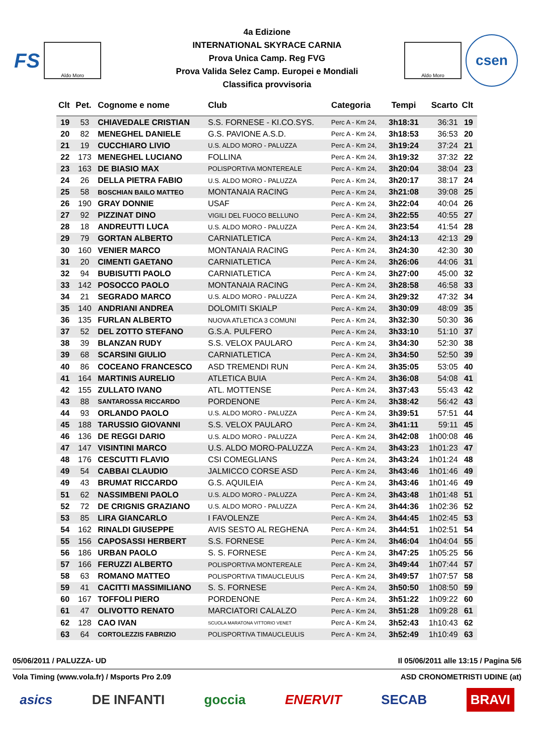FS
Aldo Moro
4a Edizione
INTERNATIONAL SKYRACE CARNIA
Prova Unica Camp. Reg FVG
Prova Valida Selez Camp. Europei e Mondiali
Classifica provvisoria
Aldo Moro
csen
| Clt | Pet. | Cognome e nome | Club | Categoria | Tempi | Scarto | Clt |
| --- | --- | --- | --- | --- | --- | --- | --- |
| 19 | 53 | CHIAVEDALE CRISTIAN | S.S. FORNESE - KI.CO.SYS. | Perc A - Km 24, | 3h18:31 | 36:31 | 19 |
| 20 | 82 | MENEGHEL DANIELE | G.S. PAVIONE A.S.D. | Perc A - Km 24, | 3h18:53 | 36:53 | 20 |
| 21 | 19 | CUCCHIARO LIVIO | U.S. ALDO MORO - PALUZZA | Perc A - Km 24, | 3h19:24 | 37:24 | 21 |
| 22 | 173 | MENEGHEL LUCIANO | FOLLINA | Perc A - Km 24, | 3h19:32 | 37:32 | 22 |
| 23 | 163 | DE BIASIO MAX | POLISPORTIVA MONTEREALE | Perc A - Km 24, | 3h20:04 | 38:04 | 23 |
| 24 | 26 | DELLA PIETRA FABIO | U.S. ALDO MORO - PALUZZA | Perc A - Km 24, | 3h20:17 | 38:17 | 24 |
| 25 | 58 | BOSCHIAN BAILO MATTEO | MONTANAIA RACING | Perc A - Km 24, | 3h21:08 | 39:08 | 25 |
| 26 | 190 | GRAY DONNIE | USAF | Perc A - Km 24, | 3h22:04 | 40:04 | 26 |
| 27 | 92 | PIZZINAT DINO | VIGILI DEL FUOCO BELLUNO | Perc A - Km 24, | 3h22:55 | 40:55 | 27 |
| 28 | 18 | ANDREUTTI LUCA | U.S. ALDO MORO - PALUZZA | Perc A - Km 24, | 3h23:54 | 41:54 | 28 |
| 29 | 79 | GORTAN ALBERTO | CARNIATLETICA | Perc A - Km 24, | 3h24:13 | 42:13 | 29 |
| 30 | 160 | VENIER MARCO | MONTANAIA RACING | Perc A - Km 24, | 3h24:30 | 42:30 | 30 |
| 31 | 20 | CIMENTI GAETANO | CARNIATLETICA | Perc A - Km 24, | 3h26:06 | 44:06 | 31 |
| 32 | 94 | BUBISUTTI PAOLO | CARNIATLETICA | Perc A - Km 24, | 3h27:00 | 45:00 | 32 |
| 33 | 142 | POSOCCO PAOLO | MONTANAIA RACING | Perc A - Km 24, | 3h28:58 | 46:58 | 33 |
| 34 | 21 | SEGRADO MARCO | U.S. ALDO MORO - PALUZZA | Perc A - Km 24, | 3h29:32 | 47:32 | 34 |
| 35 | 140 | ANDRIANI ANDREA | DOLOMITI SKIALP | Perc A - Km 24, | 3h30:09 | 48:09 | 35 |
| 36 | 135 | FURLAN ALBERTO | NUOVA ATLETICA 3 COMUNI | Perc A - Km 24, | 3h32:30 | 50:30 | 36 |
| 37 | 52 | DEL ZOTTO STEFANO | G.S.A. PULFERO | Perc A - Km 24, | 3h33:10 | 51:10 | 37 |
| 38 | 39 | BLANZAN RUDY | S.S. VELOX PAULARO | Perc A - Km 24, | 3h34:30 | 52:30 | 38 |
| 39 | 68 | SCARSINI GIULIO | CARNIATLETICA | Perc A - Km 24, | 3h34:50 | 52:50 | 39 |
| 40 | 86 | COCEANO FRANCESCO | ASD TREMENDI RUN | Perc A - Km 24, | 3h35:05 | 53:05 | 40 |
| 41 | 164 | MARTINIS AURELIO | ATLETICA BUIA | Perc A - Km 24, | 3h36:08 | 54:08 | 41 |
| 42 | 155 | ZULLATO IVANO | ATL. MOTTENSE | Perc A - Km 24, | 3h37:43 | 55:43 | 42 |
| 43 | 88 | SANTAROSSA RICCARDO | PORDENONE | Perc A - Km 24, | 3h38:42 | 56:42 | 43 |
| 44 | 93 | ORLANDO PAOLO | U.S. ALDO MORO - PALUZZA | Perc A - Km 24, | 3h39:51 | 57:51 | 44 |
| 45 | 188 | TARUSSIO GIOVANNI | S.S. VELOX PAULARO | Perc A - Km 24, | 3h41:11 | 59:11 | 45 |
| 46 | 136 | DE REGGI DARIO | U.S. ALDO MORO - PALUZZA | Perc A - Km 24, | 3h42:08 | 1h00:08 | 46 |
| 47 | 147 | VISINTINI MARCO | U.S. ALDO MORO-PALUZZA | Perc A - Km 24, | 3h43:23 | 1h01:23 | 47 |
| 48 | 176 | CESCUTTI FLAVIO | CSI COMEGLIANS | Perc A - Km 24, | 3h43:24 | 1h01:24 | 48 |
| 49 | 54 | CABBAI CLAUDIO | JALMICCO CORSE ASD | Perc A - Km 24, | 3h43:46 | 1h01:46 | 49 |
| 49 | 43 | BRUMAT RICCARDO | G.S. AQUILEIA | Perc A - Km 24, | 3h43:46 | 1h01:46 | 49 |
| 51 | 62 | NASSIMBENI PAOLO | U.S. ALDO MORO - PALUZZA | Perc A - Km 24, | 3h43:48 | 1h01:48 | 51 |
| 52 | 72 | DE CRIGNIS GRAZIANO | U.S. ALDO MORO - PALUZZA | Perc A - Km 24, | 3h44:36 | 1h02:36 | 52 |
| 53 | 85 | LIRA GIANCARLO | I FAVOLENZE | Perc A - Km 24, | 3h44:45 | 1h02:45 | 53 |
| 54 | 162 | RINALDI GIUSEPPE | AVIS SESTO AL REGHENA | Perc A - Km 24, | 3h44:51 | 1h02:51 | 54 |
| 55 | 156 | CAPOSASSI HERBERT | S.S. FORNESE | Perc A - Km 24, | 3h46:04 | 1h04:04 | 55 |
| 56 | 186 | URBAN PAOLO | S. S. FORNESE | Perc A - Km 24, | 3h47:25 | 1h05:25 | 56 |
| 57 | 166 | FERUZZI ALBERTO | POLISPORTIVA MONTEREALE | Perc A - Km 24, | 3h49:44 | 1h07:44 | 57 |
| 58 | 63 | ROMANO MATTEO | POLISPORTIVA TIMAUCLEULIS | Perc A - Km 24, | 3h49:57 | 1h07:57 | 58 |
| 59 | 41 | CACITTI MASSIMILIANO | S. S. FORNESE | Perc A - Km 24, | 3h50:50 | 1h08:50 | 59 |
| 60 | 167 | TOFFOLI PIERO | PORDENONE | Perc A - Km 24, | 3h51:22 | 1h09:22 | 60 |
| 61 | 47 | OLIVOTTO RENATO | MARCIATORI CALALZO | Perc A - Km 24, | 3h51:28 | 1h09:28 | 61 |
| 62 | 128 | CAO IVAN | SCUOLA MARATONA VITTORIO VENET | Perc A - Km 24, | 3h52:43 | 1h10:43 | 62 |
| 63 | 64 | CORTOLEZZIS FABRIZIO | POLISPORTIVA TIMAUCLEULIS | Perc A - Km 24, | 3h52:49 | 1h10:49 | 63 |
05/06/2011 / PALUZZA- UD Il 05/06/2011 alle 13:15 / Pagina 5/6
Vola Timing (www.vola.fr) / Msports Pro 2.09 ASD CRONOMETRISTI UDINE (at)
asics DE INFANTI goccia ENERVIT SECAB BRAVI